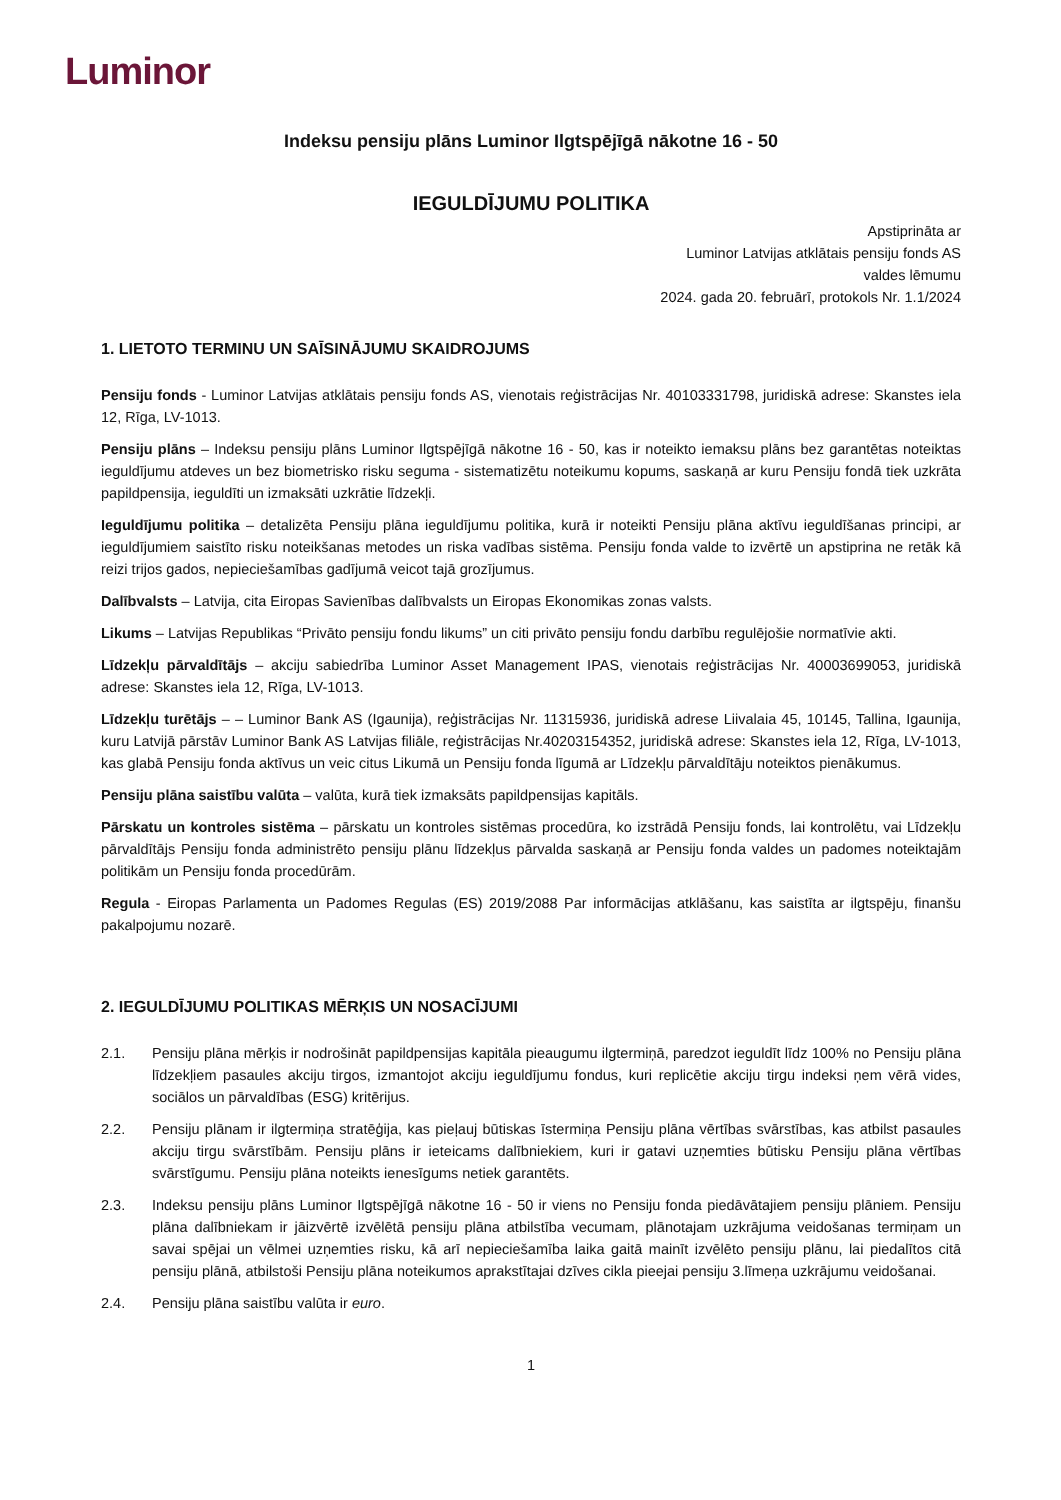Luminor
Indeksu pensiju plāns Luminor Ilgtspējīgā nākotne 16 - 50
IEGULDĪJUMU POLITIKA
Apstiprināta ar
Luminor Latvijas atklātais pensiju fonds AS
valdes lēmumu
2024. gada 20. februārī, protokols Nr. 1.1/2024
1. LIETOTO TERMINU UN SAĪSINĀJUMU SKAIDROJUMS
Pensiju fonds - Luminor Latvijas atklātais pensiju fonds AS, vienotais reģistrācijas Nr. 40103331798, juridiskā adrese: Skanstes iela 12, Rīga, LV-1013.
Pensiju plāns – Indeksu pensiju plāns Luminor Ilgtspējīgā nākotne 16 - 50, kas ir noteikto iemaksu plāns bez garantētas noteiktas ieguldījumu atdeves un bez biometrisko risku seguma - sistematizētu noteikumu kopums, saskaņā ar kuru Pensiju fondā tiek uzkrāta papildpensija, ieguldīti un izmaksāti uzkrātie līdzekļi.
Ieguldījumu politika – detalizēta Pensiju plāna ieguldījumu politika, kurā ir noteikti Pensiju plāna aktīvu ieguldīšanas principi, ar ieguldījumiem saistīto risku noteikšanas metodes un riska vadības sistēma. Pensiju fonda valde to izvērtē un apstiprina ne retāk kā reizi trijos gados, nepieciešamības gadījumā veicot tajā grozījumus.
Dalībvalsts – Latvija, cita Eiropas Savienības dalībvalsts un Eiropas Ekonomikas zonas valsts.
Likums – Latvijas Republikas “Privāto pensiju fondu likums” un citi privāto pensiju fondu darbību regulējošie normatīvie akti.
Līdzekļu pārvaldītājs – akciju sabiedrība Luminor Asset Management IPAS, vienotais reģistrācijas Nr. 40003699053, juridiskā adrese: Skanstes iela 12, Rīga, LV-1013.
Līdzekļu turētājs – – Luminor Bank AS (Igaunija), reģistrācijas Nr. 11315936, juridiskā adrese Liivalaia 45, 10145, Tallina, Igaunija, kuru Latvijā pārstāv Luminor Bank AS Latvijas filiāle, reģistrācijas Nr.40203154352, juridiskā adrese: Skanstes iela 12, Rīga, LV-1013, kas glabā Pensiju fonda aktīvus un veic citus Likumā un Pensiju fonda līgumā ar Līdzekļu pārvaldītāju noteiktos pienākumus.
Pensiju plāna saistību valūta – valūta, kurā tiek izmaksāts papildpensijas kapitāls.
Pārskatu un kontroles sistēma – pārskatu un kontroles sistēmas procedūra, ko izstrādā Pensiju fonds, lai kontrolētu, vai Līdzekļu pārvaldītājs Pensiju fonda administrēto pensiju plānu līdzekļus pārvalda saskaņā ar Pensiju fonda valdes un padomes noteiktajām politikām un Pensiju fonda procedūrām.
Regula - Eiropas Parlamenta un Padomes Regulas (ES) 2019/2088 Par informācijas atklāšanu, kas saistīta ar ilgtspēju, finanšu pakalpojumu nozarē.
2. IEGULDĪJUMU POLITIKAS MĒRĶIS UN NOSACĪJUMI
2.1. Pensiju plāna mērķis ir nodrošināt papildpensijas kapitāla pieaugumu ilgtermiņā, paredzot ieguldīt līdz 100% no Pensiju plāna līdzekļiem pasaules akciju tirgos, izmantojot akciju ieguldījumu fondus, kuri replicētie akciju tirgu indeksi ņem vērā vides, sociālos un pārvaldības (ESG) kritērijus.
2.2. Pensiju plānam ir ilgtermiņa stratēģija, kas pieļauj būtiskas īstermiņa Pensiju plāna vērtības svārstības, kas atbilst pasaules akciju tirgu svārstībām. Pensiju plāns ir ieteicams dalībniekiem, kuri ir gatavi uzņemties būtisku Pensiju plāna vērtības svārstīgumu. Pensiju plāna noteikts ienesīgums netiek garantēts.
2.3. Indeksu pensiju plāns Luminor Ilgtspējīgā nākotne 16 - 50 ir viens no Pensiju fonda piedāvātajiem pensiju plāniem. Pensiju plāna dalībniekam ir jāizvērtē izvēlētā pensiju plāna atbilstība vecumam, plānotajam uzkrājuma veidošanas termiņam un savai spējai un vēlmei uzņemties risku, kā arī nepieciešamība laika gaitā mainīt izvēlēto pensiju plānu, lai piedalītos citā pensiju plānā, atbilstoši Pensiju plāna noteikumos aprakstītajai dzīves cikla pieejai pensiju 3.līmeņa uzkrājumu veidošanai.
2.4. Pensiju plāna saistību valūta ir euro.
1